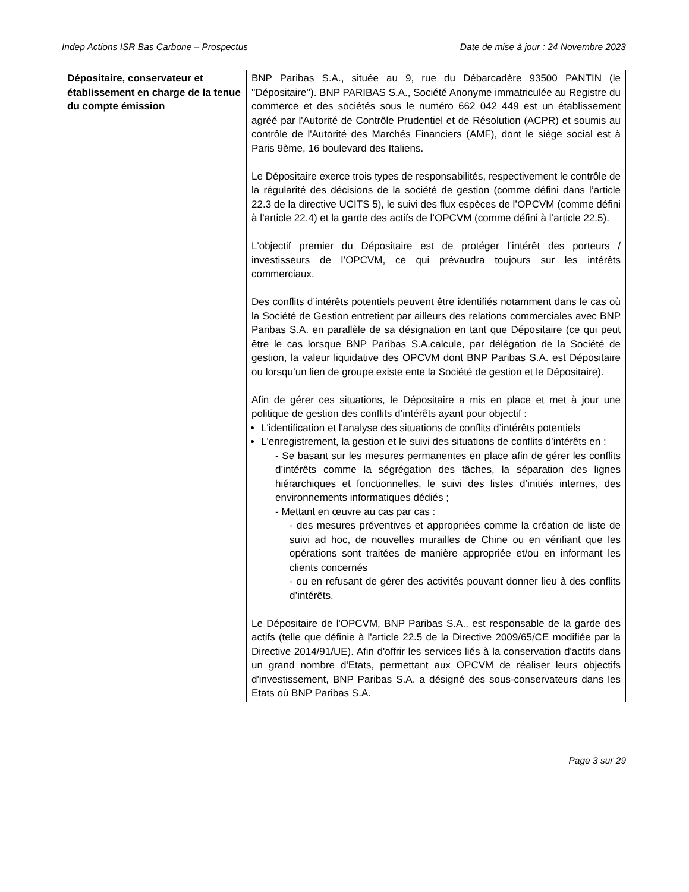Indep Actions ISR Bas Carbone – Prospectus Date de mise à jour : 24 Novembre 2023
| Dépositaire, conservateur et établissement en charge de la tenue du compte émission | BNP Paribas S.A., située au 9, rue du Débarcadère 93500 PANTIN (le ''Dépositaire''). BNP PARIBAS S.A., Société Anonyme immatriculée au Registre du commerce et des sociétés sous le numéro 662 042 449 est un établissement agréé par l'Autorité de Contrôle Prudentiel et de Résolution (ACPR) et soumis au contrôle de l'Autorité des Marchés Financiers (AMF), dont le siège social est à Paris 9ème, 16 boulevard des Italiens. Le Dépositaire exerce trois types de responsabilités, respectivement le contrôle de la régularité des décisions de la société de gestion (comme défini dans l’article 22.3 de la directive UCITS 5), le suivi des flux espèces de l’OPCVM (comme défini à l’article 22.4) et la garde des actifs de l’OPCVM (comme défini à l’article 22.5). L'objectif premier du Dépositaire est de protéger l’intérêt des porteurs / investisseurs de l’OPCVM, ce qui prévaudra toujours sur les intérêts commerciaux. Des conflits d’intérêts potentiels peuvent être identifiés notamment dans le cas où la Société de Gestion entretient par ailleurs des relations commerciales avec BNP Paribas S.A. en parallèle de sa désignation en tant que Dépositaire (ce qui peut être le cas lorsque BNP Paribas S.A.calcule, par délégation de la Société de gestion, la valeur liquidative des OPCVM dont BNP Paribas S.A. est Dépositaire ou lorsqu’un lien de groupe existe ente la Société de gestion et le Dépositaire). Afin de gérer ces situations, le Dépositaire a mis en place et met à jour une politique de gestion des conflits d’intérêts ayant pour objectif : L'identification et l'analyse des situations de conflits d’intérêts potentiels L'enregistrement, la gestion et le suivi des situations de conflits d’intérêts en : - Se basant sur les mesures permanentes en place afin de gérer les conflits d’intérêts comme la ségrégation des tâches, la séparation des lignes hiérarchiques et fonctionnelles, le suivi des listes d’initiés internes, des environnements informatiques dédiés ; - Mettant en œuvre au cas par cas : - des mesures préventives et appropriées comme la création de liste de suivi ad hoc, de nouvelles murailles de Chine ou en vérifiant que les opérations sont traitées de manière appropriée et/ou en informant les clients concernés - ou en refusant de gérer des activités pouvant donner lieu à des conflits d’intérêts. Le Dépositaire de l'OPCVM, BNP Paribas S.A., est responsable de la garde des actifs (telle que définie à l'article 22.5 de la Directive 2009/65/CE modifiée par la Directive 2014/91/UE). Afin d'offrir les services liés à la conservation d'actifs dans un grand nombre d'Etats, permettant aux OPCVM de réaliser leurs objectifs d'investissement, BNP Paribas S.A. a désigné des sous-conservateurs dans les Etats où BNP Paribas S.A. |
Page 3 sur 29